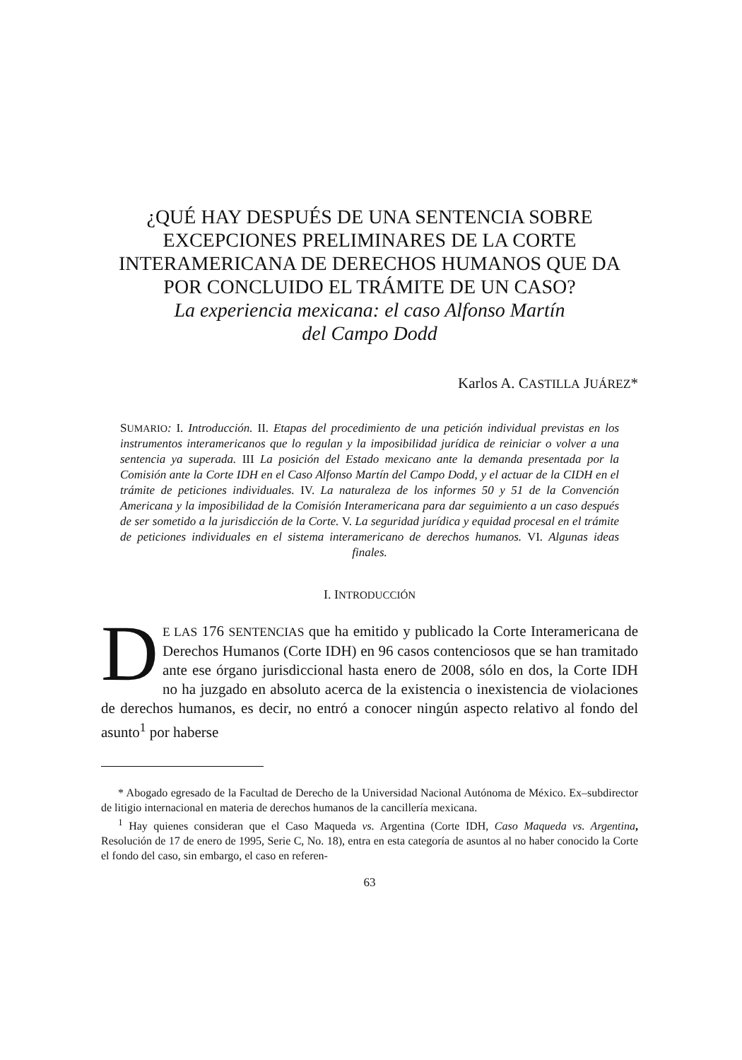¿QUÉ HAY DESPUÉS DE UNA SENTENCIA SOBRE EXCEPCIONES PRELIMINARES DE LA CORTE INTERAMERICANA DE DERECHOS HUMANOS QUE DA POR CONCLUIDO EL TRÁMITE DE UN CASO?
La experiencia mexicana: el caso Alfonso Martín
del Campo Dodd
Karlos A. CASTILLA JUÁREZ*
SUMARIO: I. Introducción. II. Etapas del procedimiento de una petición individual previstas en los instrumentos interamericanos que lo regulan y la imposibilidad jurídica de reiniciar o volver a una sentencia ya superada. III La posición del Estado mexicano ante la demanda presentada por la Comisión ante la Corte IDH en el Caso Alfonso Martín del Campo Dodd, y el actuar de la CIDH en el trámite de peticiones individuales. IV. La naturaleza de los informes 50 y 51 de la Convención Americana y la imposibilidad de la Comisión Interamericana para dar seguimiento a un caso después de ser sometido a la jurisdicción de la Corte. V. La seguridad jurídica y equidad procesal en el trámite de peticiones individuales en el sistema interamericano de derechos humanos. VI. Algunas ideas finales.
I. INTRODUCCIÓN
DE LAS 176 SENTENCIAS que ha emitido y publicado la Corte Interamericana de Derechos Humanos (Corte IDH) en 96 casos contenciosos que se han tramitado ante ese órgano jurisdiccional hasta enero de 2008, sólo en dos, la Corte IDH no ha juzgado en absoluto acerca de la existencia o inexistencia de violaciones de derechos humanos, es decir, no entró a conocer ningún aspecto relativo al fondo del asunto<sup>1</sup> por haberse
* Abogado egresado de la Facultad de Derecho de la Universidad Nacional Autónoma de México. Ex–subdirector de litigio internacional en materia de derechos humanos de la cancillería mexicana.
<sup>1</sup> Hay quienes consideran que el Caso Maqueda vs. Argentina (Corte IDH, Caso Maqueda vs. Argentina, Resolución de 17 de enero de 1995, Serie C, No. 18), entra en esta categoría de asuntos al no haber conocido la Corte el fondo del caso, sin embargo, el caso en referen-
63